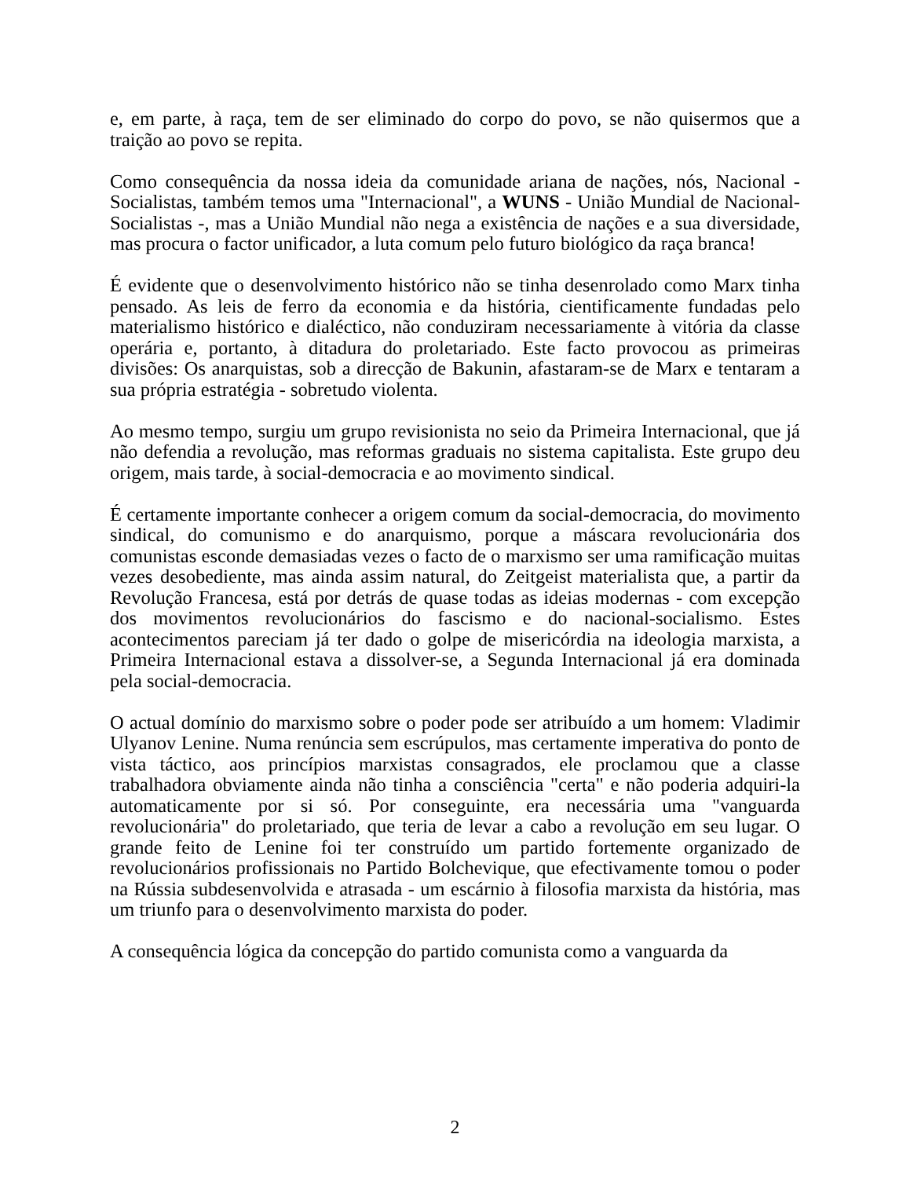e, em parte, à raça, tem de ser eliminado do corpo do povo, se não quisermos que a traição ao povo se repita.
Como consequência da nossa ideia da comunidade ariana de nações, nós, Nacional -Socialistas, também temos uma "Internacional", a WUNS - União Mundial de Nacional-Socialistas -, mas a União Mundial não nega a existência de nações e a sua diversidade, mas procura o factor unificador, a luta comum pelo futuro biológico da raça branca!
É evidente que o desenvolvimento histórico não se tinha desenrolado como Marx tinha pensado. As leis de ferro da economia e da história, cientificamente fundadas pelo materialismo histórico e dialéctico, não conduziram necessariamente à vitória da classe operária e, portanto, à ditadura do proletariado. Este facto provocou as primeiras divisões: Os anarquistas, sob a direcção de Bakunin, afastaram-se de Marx e tentaram a sua própria estratégia - sobretudo violenta.
Ao mesmo tempo, surgiu um grupo revisionista no seio da Primeira Internacional, que já não defendia a revolução, mas reformas graduais no sistema capitalista. Este grupo deu origem, mais tarde, à social-democracia e ao movimento sindical.
É certamente importante conhecer a origem comum da social-democracia, do movimento sindical, do comunismo e do anarquismo, porque a máscara revolucionária dos comunistas esconde demasiadas vezes o facto de o marxismo ser uma ramificação muitas vezes desobediente, mas ainda assim natural, do Zeitgeist materialista que, a partir da Revolução Francesa, está por detrás de quase todas as ideias modernas - com excepção dos movimentos revolucionários do fascismo e do nacional-socialismo. Estes acontecimentos pareciam já ter dado o golpe de misericórdia na ideologia marxista, a Primeira Internacional estava a dissolver-se, a Segunda Internacional já era dominada pela social-democracia.
O actual domínio do marxismo sobre o poder pode ser atribuído a um homem: Vladimir Ulyanov Lenine. Numa renúncia sem escrúpulos, mas certamente imperativa do ponto de vista táctico, aos princípios marxistas consagrados, ele proclamou que a classe trabalhadora obviamente ainda não tinha a consciência "certa" e não poderia adquiri-la automaticamente por si só. Por conseguinte, era necessária uma "vanguarda revolucionária" do proletariado, que teria de levar a cabo a revolução em seu lugar. O grande feito de Lenine foi ter construído um partido fortemente organizado de revolucionários profissionais no Partido Bolchevique, que efectivamente tomou o poder na Rússia subdesenvolvida e atrasada - um escárnio à filosofia marxista da história, mas um triunfo para o desenvolvimento marxista do poder.
A consequência lógica da concepção do partido comunista como a vanguarda da
2